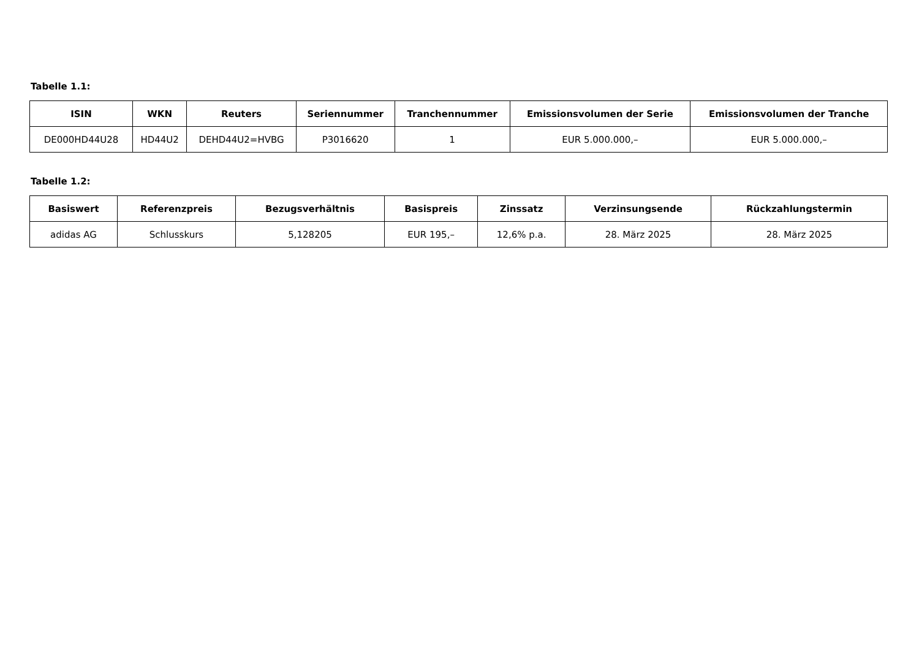Tabelle 1.1:
| ISIN | WKN | Reuters | Seriennummer | Tranchennummer | Emissionsvolumen der Serie | Emissionsvolumen der Tranche |
| --- | --- | --- | --- | --- | --- | --- |
| DE000HD44U28 | HD44U2 | DEHD44U2=HVBG | P3016620 | 1 | EUR 5.000.000,– | EUR 5.000.000,– |
Tabelle 1.2:
| Basiswert | Referenzpreis | Bezugsverhältnis | Basispreis | Zinssatz | Verzinsungsende | Rückzahlungstermin |
| --- | --- | --- | --- | --- | --- | --- |
| adidas AG | Schlusskurs | 5,128205 | EUR 195,– | 12,6% p.a. | 28. März 2025 | 28. März 2025 |